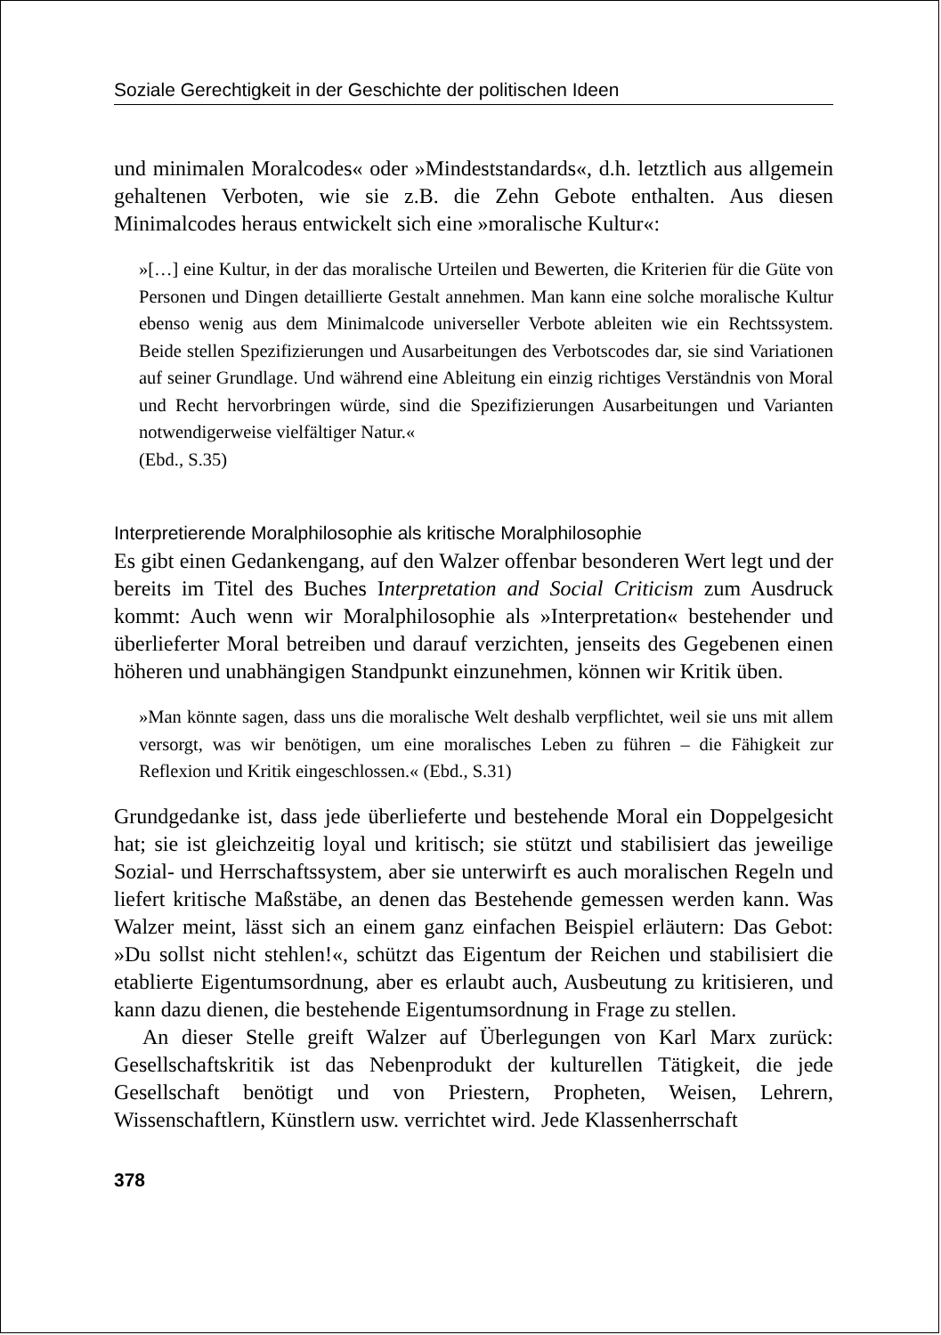Soziale Gerechtigkeit in der Geschichte der politischen Ideen
und minimalen Moralcodes« oder »Mindeststandards«, d.h. letztlich aus allgemein gehaltenen Verboten, wie sie z.B. die Zehn Gebote enthalten. Aus diesen Minimalcodes heraus entwickelt sich eine »moralische Kultur«:
»[…] eine Kultur, in der das moralische Urteilen und Bewerten, die Kriterien für die Güte von Personen und Dingen detaillierte Gestalt annehmen. Man kann eine solche moralische Kultur ebenso wenig aus dem Minimalcode universeller Verbote ableiten wie ein Rechtssystem. Beide stellen Spezifizierungen und Ausarbeitungen des Verbotscodes dar, sie sind Variationen auf seiner Grundlage. Und während eine Ableitung ein einzig richtiges Verständnis von Moral und Recht hervorbringen würde, sind die Spezifizierungen Ausarbeitungen und Varianten notwendigerweise vielfältiger Natur.«
(Ebd., S.35)
Interpretierende Moralphilosophie als kritische Moralphilosophie
Es gibt einen Gedankengang, auf den Walzer offenbar besonderen Wert legt und der bereits im Titel des Buches Interpretation and Social Criticism zum Ausdruck kommt: Auch wenn wir Moralphilosophie als »Interpretation« bestehender und überlieferter Moral betreiben und darauf verzichten, jenseits des Gegebenen einen höheren und unabhängigen Standpunkt einzunehmen, können wir Kritik üben.
»Man könnte sagen, dass uns die moralische Welt deshalb verpflichtet, weil sie uns mit allem versorgt, was wir benötigen, um eine moralisches Leben zu führen – die Fähigkeit zur Reflexion und Kritik eingeschlossen.« (Ebd., S.31)
Grundgedanke ist, dass jede überlieferte und bestehende Moral ein Doppelgesicht hat; sie ist gleichzeitig loyal und kritisch; sie stützt und stabilisiert das jeweilige Sozial- und Herrschaftssystem, aber sie unterwirft es auch moralischen Regeln und liefert kritische Maßstäbe, an denen das Bestehende gemessen werden kann. Was Walzer meint, lässt sich an einem ganz einfachen Beispiel erläutern: Das Gebot: »Du sollst nicht stehlen!«, schützt das Eigentum der Reichen und stabilisiert die etablierte Eigentumsordnung, aber es erlaubt auch, Ausbeutung zu kritisieren, und kann dazu dienen, die bestehende Eigentumsordnung in Frage zu stellen.
An dieser Stelle greift Walzer auf Überlegungen von Karl Marx zurück: Gesellschaftskritik ist das Nebenprodukt der kulturellen Tätigkeit, die jede Gesellschaft benötigt und von Priestern, Propheten, Weisen, Lehrern, Wissenschaftlern, Künstlern usw. verrichtet wird. Jede Klassenherrschaft
378